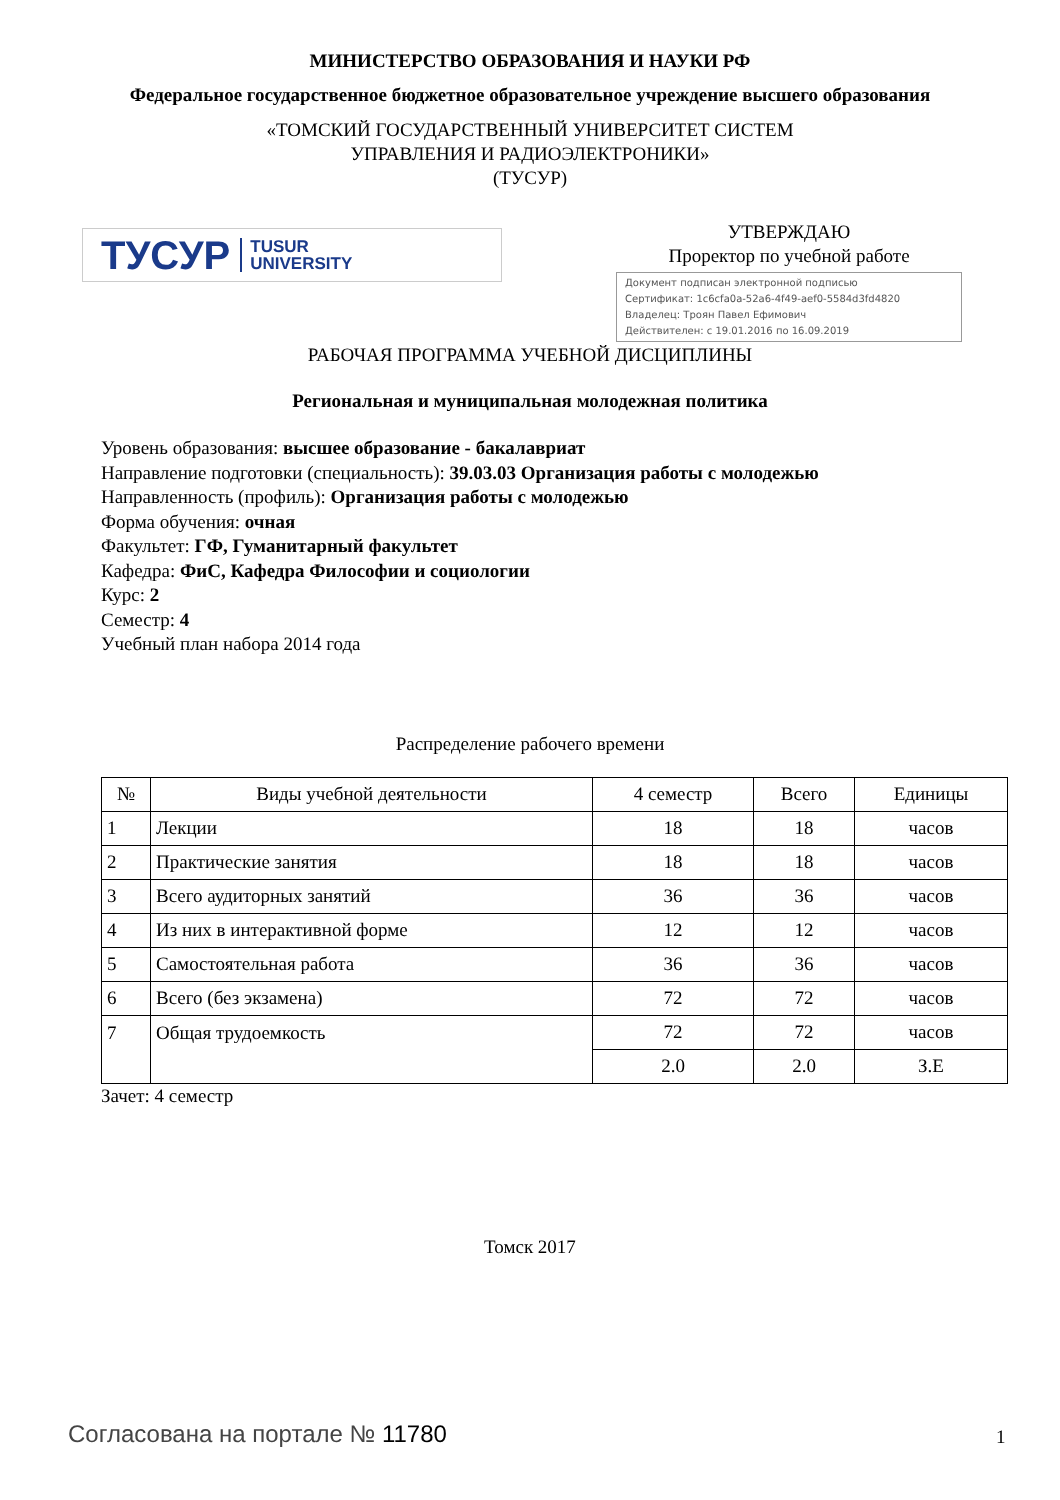МИНИСТЕРСТВО ОБРАЗОВАНИЯ И НАУКИ РФ
Федеральное государственное бюджетное образовательное учреждение высшего образования
«ТОМСКИЙ ГОСУДАРСТВЕННЫЙ УНИВЕРСИТЕТ СИСТЕМ
УПРАВЛЕНИЯ И РАДИОЭЛЕКТРОНИКИ»
(ТУСУР)
ТУСУР TUSUR
UNIVERSITY
УТВЕРЖДАЮ
Проректор по учебной работе
Документ подписан электронной подписью
Сертификат: 1c6cfa0a-52a6-4f49-aef0-5584d3fd4820
Владелец: Троян Павел Ефимович
Действителен: с 19.01.2016 по 16.09.2019
РАБОЧАЯ ПРОГРАММА УЧЕБНОЙ ДИСЦИПЛИНЫ
Региональная и муниципальная молодежная политика
Уровень образования: высшее образование - бакалавриат
Направление подготовки (специальность): 39.03.03 Организация работы с молодежью
Направленность (профиль): Организация работы с молодежью
Форма обучения: очная
Факультет: ГФ, Гуманитарный факультет
Кафедра: ФиС, Кафедра Философии и социологии
Курс: 2
Семестр: 4
Учебный план набора 2014 года
Распределение рабочего времени
| № | Виды учебной деятельности | 4 семестр | Всего | Единицы |
| --- | --- | --- | --- | --- |
| 1 | Лекции | 18 | 18 | часов |
| 2 | Практические занятия | 18 | 18 | часов |
| 3 | Всего аудиторных занятий | 36 | 36 | часов |
| 4 | Из них в интерактивной форме | 12 | 12 | часов |
| 5 | Самостоятельная работа | 36 | 36 | часов |
| 6 | Всего (без экзамена) | 72 | 72 | часов |
| 7 | Общая трудоемкость | 72 | 72 | часов |
| | | 2.0 | 2.0 | З.Е |
Зачет: 4 семестр
Томск 2017
Согласована на портале № 11780 1